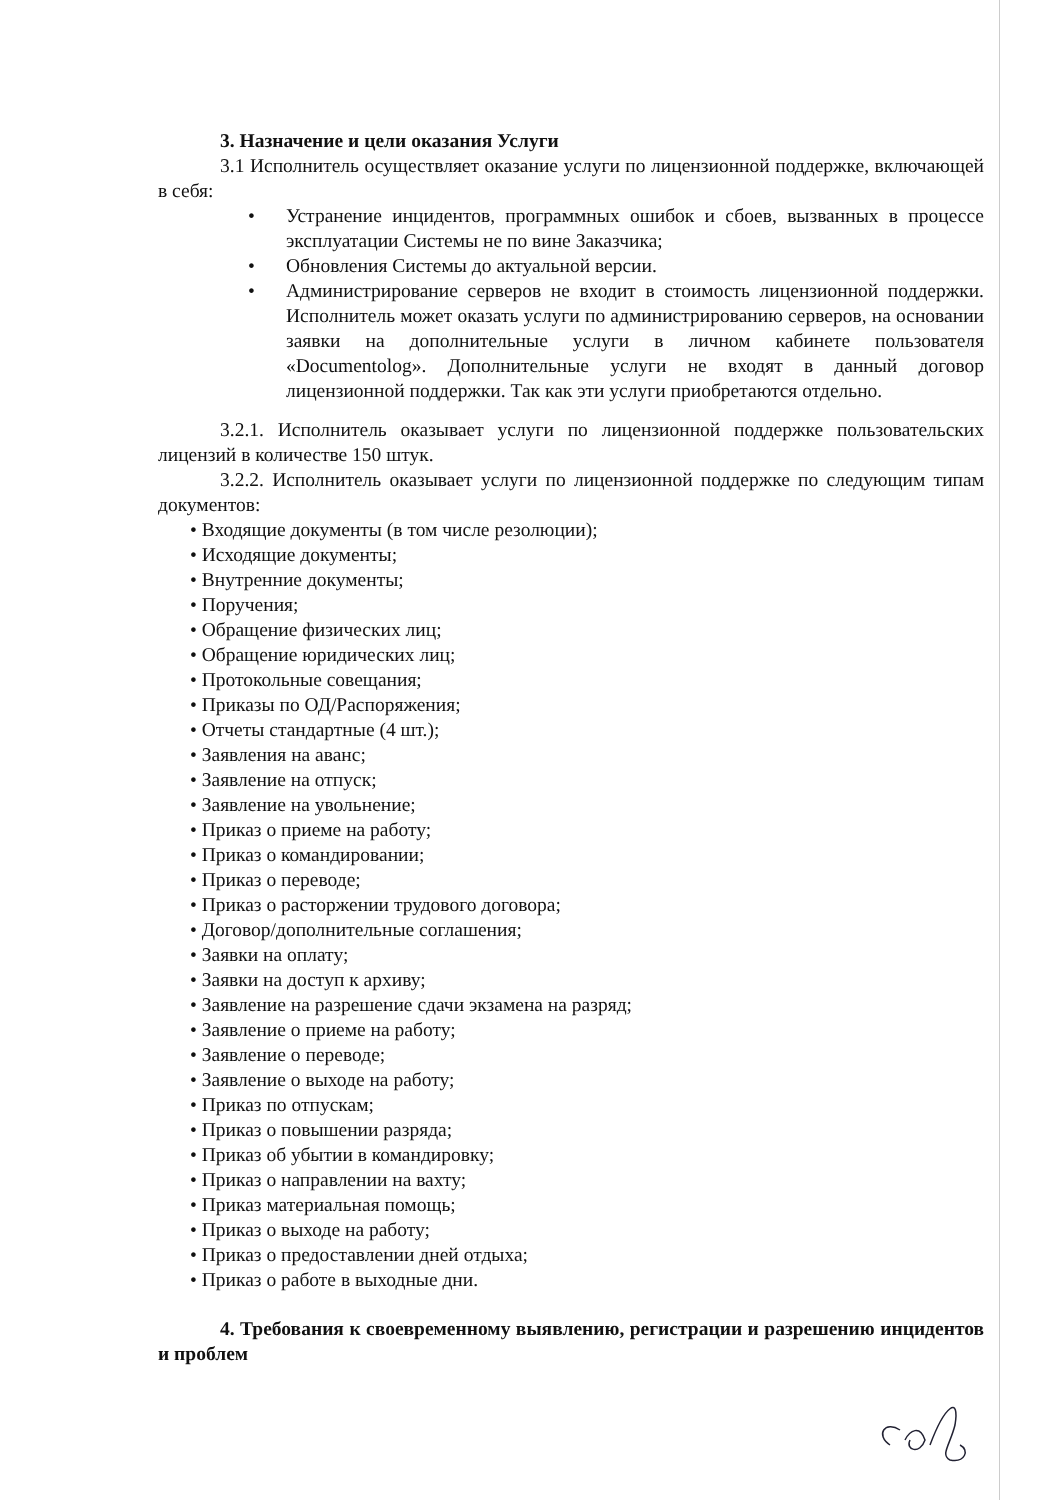3. Назначение и цели оказания Услуги
3.1 Исполнитель осуществляет оказание услуги по лицензионной поддержке, включающей в себя:
• Устранение инцидентов, программных ошибок и сбоев, вызванных в процессе эксплуатации Системы не по вине Заказчика;
• Обновления Системы до актуальной версии.
• Администрирование серверов не входит в стоимость лицензионной поддержки. Исполнитель может оказать услуги по администрированию серверов, на основании заявки на дополнительные услуги в личном кабинете пользователя «Documentolog». Дополнительные услуги не входят в данный договор лицензионной поддержки. Так как эти услуги приобретаются отдельно.
3.2.1. Исполнитель оказывает услуги по лицензионной поддержке пользовательских лицензий в количестве 150 штук.
3.2.2. Исполнитель оказывает услуги по лицензионной поддержке по следующим типам документов:
• Входящие документы (в том числе резолюции);
• Исходящие документы;
• Внутренние документы;
• Поручения;
• Обращение физических лиц;
• Обращение юридических лиц;
• Протокольные совещания;
• Приказы по ОД/Распоряжения;
• Отчеты стандартные (4 шт.);
• Заявления на аванс;
• Заявление на отпуск;
• Заявление на увольнение;
• Приказ о приеме на работу;
• Приказ о командировании;
• Приказ о переводе;
• Приказ о расторжении трудового договора;
• Договор/дополнительные соглашения;
• Заявки на оплату;
• Заявки на доступ к архиву;
• Заявление на разрешение сдачи экзамена на разряд;
• Заявление о приеме на работу;
• Заявление о переводе;
• Заявление о выходе на работу;
• Приказ по отпускам;
• Приказ о повышении разряда;
• Приказ об убытии в командировку;
• Приказ о направлении на вахту;
• Приказ материальная помощь;
• Приказ о выходе на работу;
• Приказ о предоставлении дней отдыха;
• Приказ о работе в выходные дни.
4. Требования к своевременному выявлению, регистрации и разрешению инцидентов и проблем